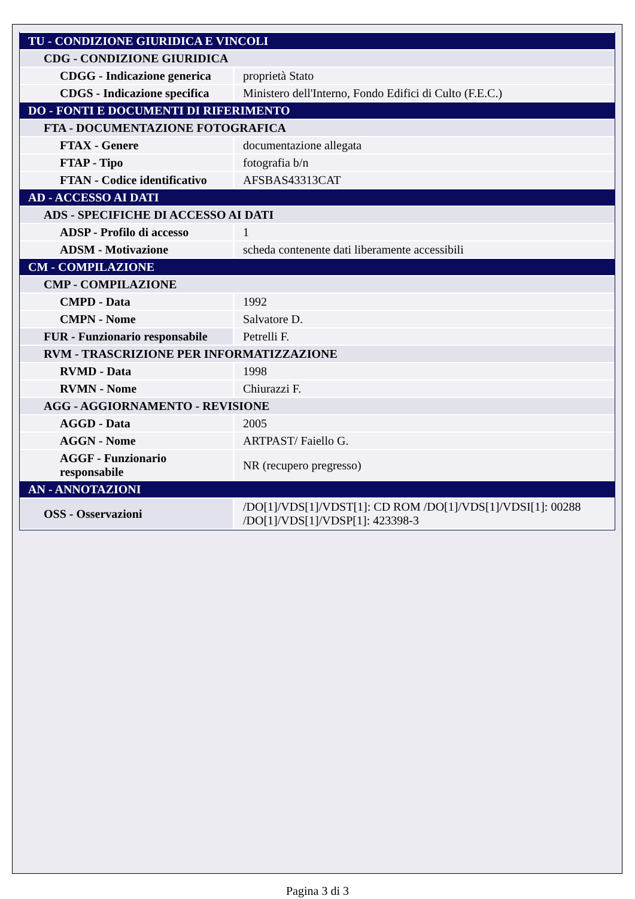| TU - CONDIZIONE GIURIDICA E VINCOLI | |
| CDG - CONDIZIONE GIURIDICA | |
| CDGG - Indicazione generica | proprietà Stato |
| CDGS - Indicazione specifica | Ministero dell'Interno, Fondo Edifici di Culto (F.E.C.) |
| DO - FONTI E DOCUMENTI DI RIFERIMENTO | |
| FTA - DOCUMENTAZIONE FOTOGRAFICA | |
| FTAX - Genere | documentazione allegata |
| FTAP - Tipo | fotografia b/n |
| FTAN - Codice identificativo | AFSBAS43313CAT |
| AD - ACCESSO AI DATI | |
| ADS - SPECIFICHE DI ACCESSO AI DATI | |
| ADSP - Profilo di accesso | 1 |
| ADSM - Motivazione | scheda contenente dati liberamente accessibili |
| CM - COMPILAZIONE | |
| CMP - COMPILAZIONE | |
| CMPD - Data | 1992 |
| CMPN - Nome | Salvatore D. |
| FUR - Funzionario responsabile | Petrelli F. |
| RVM - TRASCRIZIONE PER INFORMATIZZAZIONE | |
| RVMD - Data | 1998 |
| RVMN - Nome | Chiurazzi F. |
| AGG - AGGIORNAMENTO - REVISIONE | |
| AGGD - Data | 2005 |
| AGGN - Nome | ARTPAST/ Faiello G. |
| AGGF - Funzionario responsabile | NR (recupero pregresso) |
| AN - ANNOTAZIONI | |
| OSS - Osservazioni | /DO[1]/VDS[1]/VDST[1]: CD ROM /DO[1]/VDS[1]/VDSI[1]: 00288 /DO[1]/VDS[1]/VDSP[1]: 423398-3 |
Pagina 3 di 3